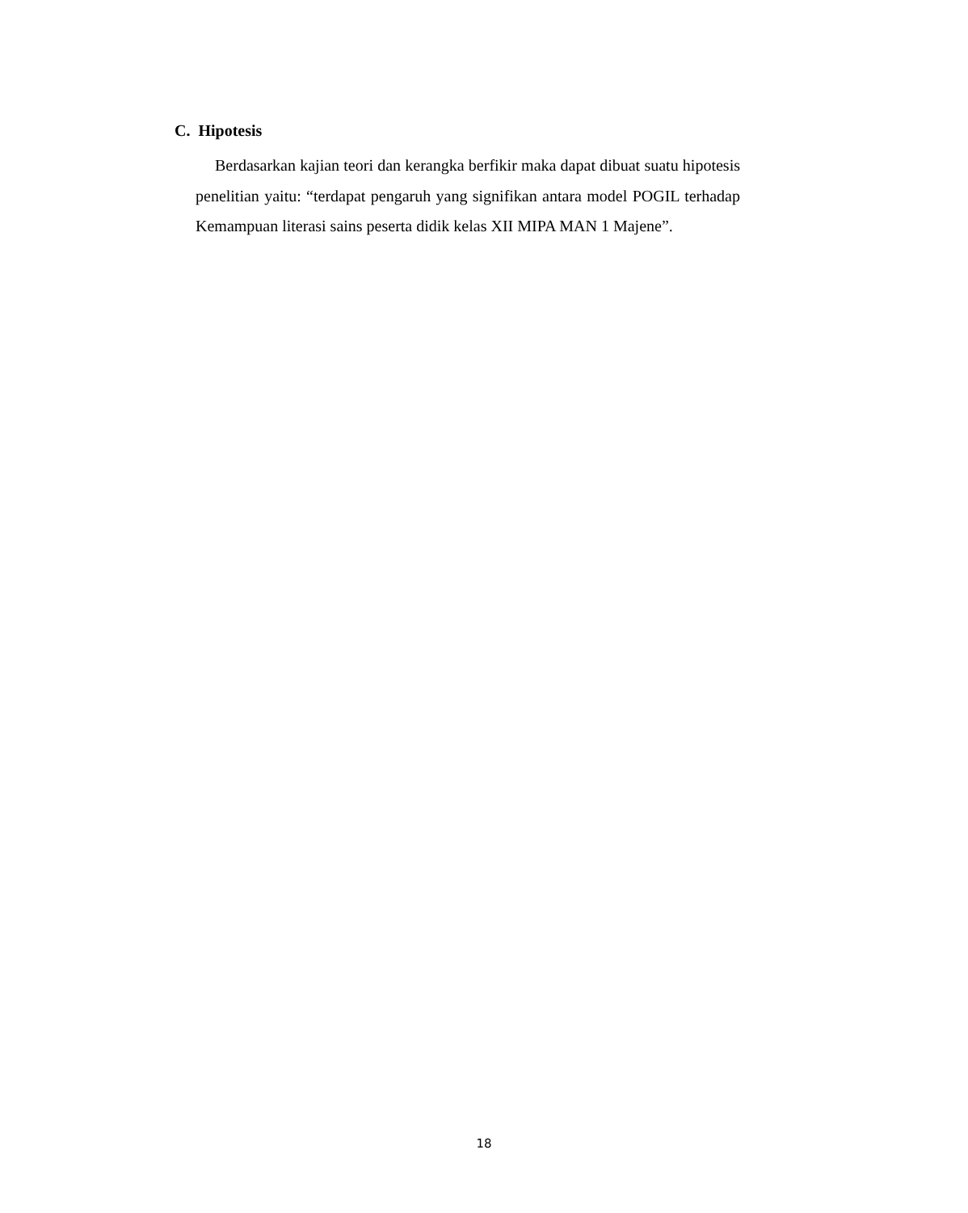C. Hipotesis
Berdasarkan kajian teori dan kerangka berfikir maka dapat dibuat suatu hipotesis penelitian yaitu: “terdapat pengaruh yang signifikan antara model POGIL terhadap Kemampuan literasi sains peserta didik kelas XII MIPA MAN 1 Majene”.
18